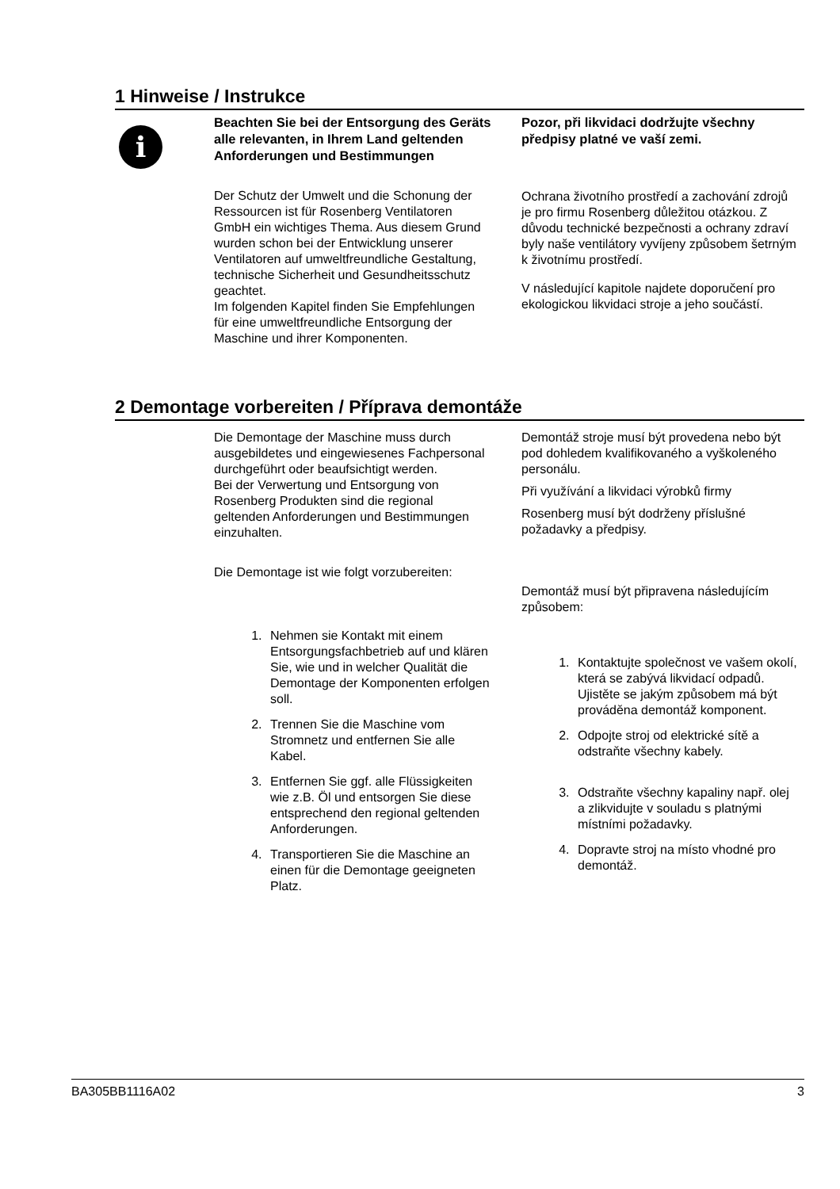1 Hinweise / Instrukce
i
Beachten Sie bei der Entsorgung des Geräts alle relevanten, in Ihrem Land geltenden Anforderungen und Bestimmungen
Der Schutz der Umwelt und die Schonung der Ressourcen ist für Rosenberg Ventilatoren GmbH ein wichtiges Thema. Aus diesem Grund wurden schon bei der Entwicklung unserer Ventilatoren auf umweltfreundliche Gestaltung, technische Sicherheit und Gesundheitsschutz geachtet.
Im folgenden Kapitel finden Sie Empfehlungen für eine umweltfreundliche Entsorgung der Maschine und ihrer Komponenten.
Pozor, při likvidaci dodržujte všechny předpisy platné ve vaší zemi.
Ochrana životního prostředí a zachování zdrojů je pro firmu Rosenberg důležitou otázkou. Z důvodu technické bezpečnosti a ochrany zdraví byly naše ventilátory vyvíjeny způsobem šetrným k životnímu prostředí.
V následující kapitole najdete doporučení pro ekologickou likvidaci stroje a jeho součástí.
2 Demontage vorbereiten / Příprava demontáže
Die Demontage der Maschine muss durch ausgebildetes und eingewiesenes Fachpersonal durchgeführt oder beaufsichtigt werden.
Bei der Verwertung und Entsorgung von Rosenberg Produkten sind die regional geltenden Anforderungen und Bestimmungen einzuhalten.
Die Demontage ist wie folgt vorzubereiten:
1. Nehmen sie Kontakt mit einem Entsorgungsfachbetrieb auf und klären Sie, wie und in welcher Qualität die Demontage der Komponenten erfolgen soll.
2. Trennen Sie die Maschine vom Stromnetz und entfernen Sie alle Kabel.
3. Entfernen Sie ggf. alle Flüssigkeiten wie z.B. Öl und entsorgen Sie diese entsprechend den regional geltenden Anforderungen.
4. Transportieren Sie die Maschine an einen für die Demontage geeigneten Platz.
Demontáž stroje musí být provedena nebo být pod dohledem kvalifikovaného a vyškoleného personálu.
Při využívání a likvidaci výrobků firmy
Rosenberg musí být dodrženy příslušné požadavky a předpisy.
Demontáž musí být připravena následujícím způsobem:
1. Kontaktujte společnost ve vašem okolí, která se zabývá likvidací odpadů. Ujistěte se jakým způsobem má být prováděna demontáž komponent.
2. Odpojte stroj od elektrické sítě a odstraňte všechny kabely.
3. Odstraňte všechny kapaliny např. olej a zlikvidujte v souladu s platnými místními požadavky.
4. Dopravte stroj na místo vhodné pro demontáž.
BA305BB1116A02 3